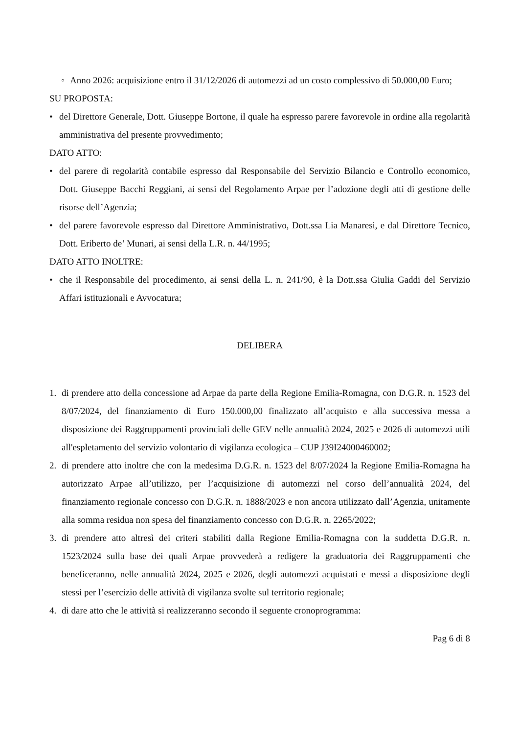◦ Anno 2026: acquisizione entro il 31/12/2026 di automezzi ad un costo complessivo di 50.000,00 Euro;
SU PROPOSTA:
• del Direttore Generale, Dott. Giuseppe Bortone, il quale ha espresso parere favorevole in ordine alla regolarità amministrativa del presente provvedimento;
DATO ATTO:
• del parere di regolarità contabile espresso dal Responsabile del Servizio Bilancio e Controllo economico, Dott. Giuseppe Bacchi Reggiani, ai sensi del Regolamento Arpae per l’adozione degli atti di gestione delle risorse dell’Agenzia;
• del parere favorevole espresso dal Direttore Amministrativo, Dott.ssa Lia Manaresi, e dal Direttore Tecnico, Dott. Eriberto de’ Munari, ai sensi della L.R. n. 44/1995;
DATO ATTO INOLTRE:
• che il Responsabile del procedimento, ai sensi della L. n. 241/90, è la Dott.ssa Giulia Gaddi del Servizio Affari istituzionali e Avvocatura;
DELIBERA
1. di prendere atto della concessione ad Arpae da parte della Regione Emilia-Romagna, con D.G.R. n. 1523 del 8/07/2024, del finanziamento di Euro 150.000,00 finalizzato all’acquisto e alla successiva messa a disposizione dei Raggruppamenti provinciali delle GEV nelle annualità 2024, 2025 e 2026 di automezzi utili all'espletamento del servizio volontario di vigilanza ecologica – CUP J39I24000460002;
2. di prendere atto inoltre che con la medesima D.G.R. n. 1523 del 8/07/2024 la Regione Emilia-Romagna ha autorizzato Arpae all’utilizzo, per l’acquisizione di automezzi nel corso dell’annualità 2024, del finanziamento regionale concesso con D.G.R. n. 1888/2023 e non ancora utilizzato dall’Agenzia, unitamente alla somma residua non spesa del finanziamento concesso con D.G.R. n. 2265/2022;
3. di prendere atto altresì dei criteri stabiliti dalla Regione Emilia-Romagna con la suddetta D.G.R. n. 1523/2024 sulla base dei quali Arpae provvederà a redigere la graduatoria dei Raggruppamenti che beneficeranno, nelle annualità 2024, 2025 e 2026, degli automezzi acquistati e messi a disposizione degli stessi per l’esercizio delle attività di vigilanza svolte sul territorio regionale;
4. di dare atto che le attività si realizzeranno secondo il seguente cronoprogramma:
Pag 6 di 8